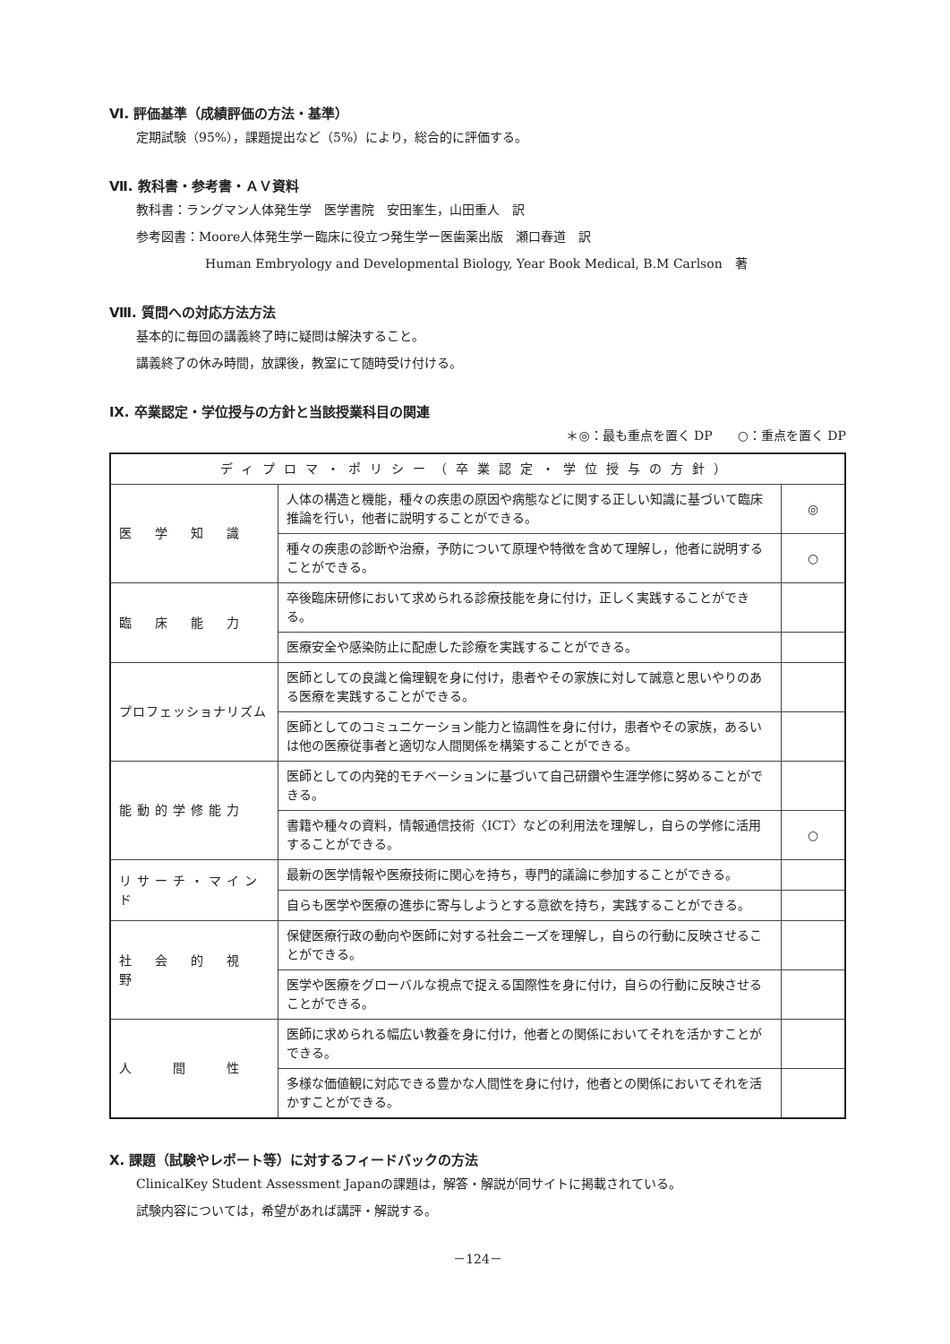Ⅵ. 評価基準（成績評価の方法・基準）
定期試験（95%），課題提出など（5%）により，総合的に評価する。
Ⅶ. 教科書・参考書・ＡＶ資料
教科書：ラングマン人体発生学　医学書院　安田峯生，山田重人　訳
参考図書：Moore人体発生学ー臨床に役立つ発生学ー医歯薬出版　瀬口春道　訳
Human Embryology and Developmental Biology, Year Book Medical, B.M Carlson　著
Ⅷ. 質問への対応方法方法
基本的に毎回の講義終了時に疑問は解決すること。
講義終了の休み時間，放課後，教室にて随時受け付ける。
Ⅸ. 卒業認定・学位授与の方針と当該授業科目の関連
＊◎：最も重点を置く DP　　○：重点を置く DP
| ディプロマ・ポリシー（卒業認定・学位授与の方針） | | |
| --- | --- | --- |
| 医 学 知 識 | 人体の構造と機能，種々の疾患の原因や病態などに関する正しい知識に基づいて臨床推論を行い，他者に説明することができる。 | ◎ |
| | 種々の疾患の診断や治療，予防について原理や特徴を含めて理解し，他者に説明することができる。 | ○ |
| 臨 床 能 力 | 卒後臨床研修において求められる診療技能を身に付け，正しく実践することができる。 | |
| | 医療安全や感染防止に配慮した診療を実践することができる。 | |
| プロフェッショナリズム | 医師としての良識と倫理観を身に付け，患者やその家族に対して誠意と思いやりのある医療を実践することができる。 | |
| | 医師としてのコミュニケーション能力と協調性を身に付け，患者やその家族，あるいは他の医療従事者と適切な人間関係を構築することができる。 | |
| 能動的学修能力 | 医師としての内発的モチベーションに基づいて自己研鑽や生涯学修に努めることができる。 | |
| | 書籍や種々の資料，情報通信技術〈ICT〉などの利用法を理解し，自らの学修に活用することができる。 | ○ |
| リサーチ・マインド | 最新の医学情報や医療技術に関心を持ち，専門的議論に参加することができる。 | |
| | 自らも医学や医療の進歩に寄与しようとする意欲を持ち，実践することができる。 | |
| 社 会 的 視 野 | 保健医療行政の動向や医師に対する社会ニーズを理解し，自らの行動に反映させることができる。 | |
| | 医学や医療をグローバルな視点で捉える国際性を身に付け，自らの行動に反映させることができる。 | |
| 人 間 性 | 医師に求められる幅広い教養を身に付け，他者との関係においてそれを活かすことができる。 | |
| | 多様な価値観に対応できる豊かな人間性を身に付け，他者との関係においてそれを活かすことができる。 | |
Ⅹ. 課題（試験やレポート等）に対するフィードバックの方法
ClinicalKey Student Assessment Japanの課題は，解答・解説が同サイトに掲載されている。
試験内容については，希望があれば講評・解説する。
－124－